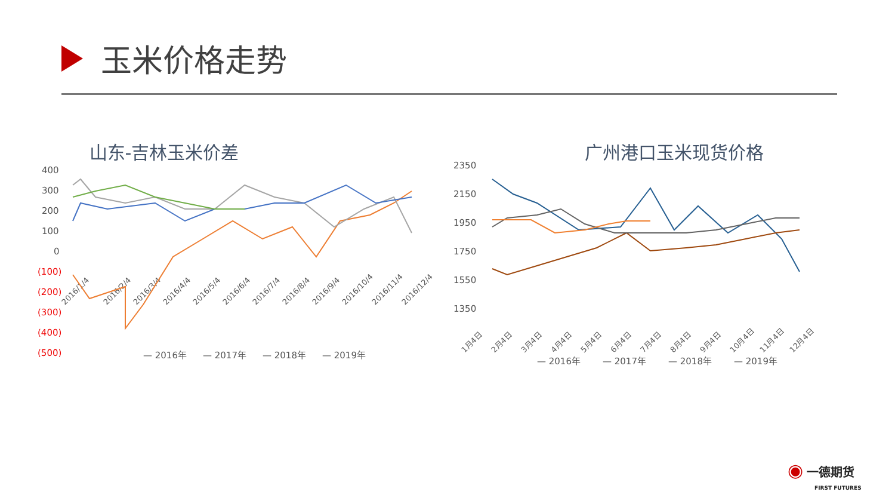玉米价格走势
山东-吉林玉米价差
400
300
200
100
0
(100)
(200)
(300)
(400)
(500)
2016/1/4
2016/2/4
2016/3/4
2016/4/4
2016/5/4
2016/6/4
2016/7/4
2016/8/4
2016/9/4
2016/10/4
2016/11/4
2016/12/4
— 2016年
— 2017年
— 2018年
— 2019年
广州港口玉米现货价格
2350
2150
1950
1750
1550
1350
1月4日
2月4日
3月4日
4月4日
5月4日
6月4日
7月4日
8月4日
9月4日
10月4日
11月4日
12月4日
— 2016年
— 2017年
— 2018年
— 2019年
◉ 一德期货
FIRST FUTURES